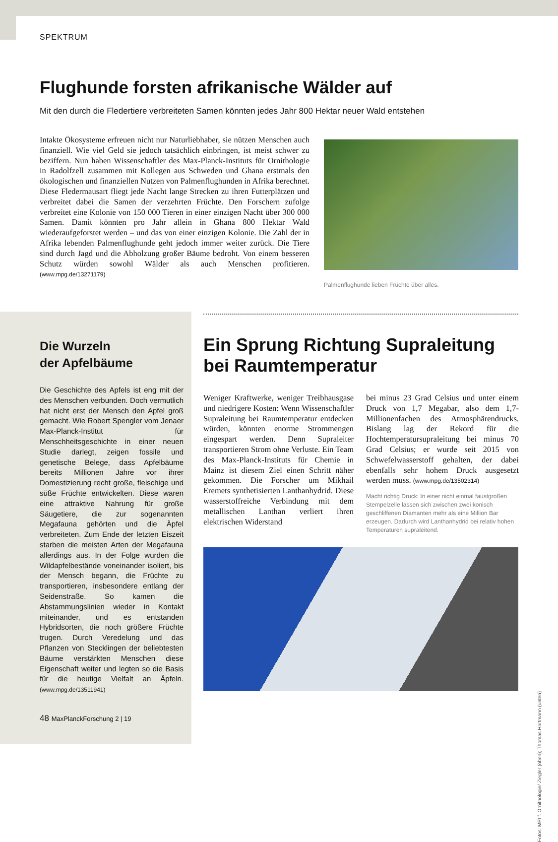SPEKTRUM
Flughunde forsten afrikanische Wälder auf
Mit den durch die Fledertiere verbreiteten Samen könnten jedes Jahr 800 Hektar neuer Wald entstehen
Intakte Ökosysteme erfreuen nicht nur Naturliebhaber, sie nützen Menschen auch finanziell. Wie viel Geld sie jedoch tatsächlich einbringen, ist meist schwer zu beziffern. Nun haben Wissenschaftler des Max-Planck-Instituts für Ornithologie in Radolfzell zusammen mit Kollegen aus Schweden und Ghana erstmals den ökologischen und finanziellen Nutzen von Palmenflughunden in Afrika berechnet. Diese Fledermausart fliegt jede Nacht lange Strecken zu ihren Futterplätzen und verbreitet dabei die Samen der verzehrten Früchte. Den Forschern zufolge verbreitet eine Kolonie von 150 000 Tieren in einer einzigen Nacht über 300 000 Samen. Damit könnten pro Jahr allein in Ghana 800 Hektar Wald wiederaufgeforstet werden – und das von einer einzigen Kolonie. Die Zahl der in Afrika lebenden Palmenflughunde geht jedoch immer weiter zurück. Die Tiere sind durch Jagd und die Abholzung großer Bäume bedroht. Von einem besseren Schutz würden sowohl Wälder als auch Menschen profitieren. (www.mpg.de/13271179)
Palmenflughunde lieben Früchte über alles.
Die Wurzeln
der Apfelbäume
Die Geschichte des Apfels ist eng mit der des Menschen verbunden. Doch vermutlich hat nicht erst der Mensch den Apfel groß gemacht. Wie Robert Spengler vom Jenaer Max-Planck-Institut für Menschheitsgeschichte in einer neuen Studie darlegt, zeigen fossile und genetische Belege, dass Apfelbäume bereits Millionen Jahre vor ihrer Domestizierung recht große, fleischige und süße Früchte entwickelten. Diese waren eine attraktive Nahrung für große Säugetiere, die zur sogenannten Megafauna gehörten und die Äpfel verbreiteten. Zum Ende der letzten Eiszeit starben die meisten Arten der Megafauna allerdings aus. In der Folge wurden die Wildapfelbestände voneinander isoliert, bis der Mensch begann, die Früchte zu transportieren, insbesondere entlang der Seidenstraße. So kamen die Abstammungslinien wieder in Kontakt miteinander, und es entstanden Hybridsorten, die noch größere Früchte trugen. Durch Veredelung und das Pflanzen von Stecklingen der beliebtesten Bäume verstärkten Menschen diese Eigenschaft weiter und legten so die Basis für die heutige Vielfalt an Äpfeln. (www.mpg.de/13511941)
Ein Sprung Richtung Supraleitung bei Raumtemperatur
Weniger Kraftwerke, weniger Treibhausgase und niedrigere Kosten: Wenn Wissenschaftler Supraleitung bei Raumtemperatur entdecken würden, könnten enorme Strommengen eingespart werden. Denn Supraleiter transportieren Strom ohne Verluste. Ein Team des Max-Planck-Instituts für Chemie in Mainz ist diesem Ziel einen Schritt näher gekommen. Die Forscher um Mikhail Eremets synthetisierten Lanthanhydrid. Diese wasserstoffreiche Verbindung mit dem metallischen Lanthan verliert ihren elektrischen Widerstand
bei minus 23 Grad Celsius und unter einem Druck von 1,7 Megabar, also dem 1,7-Millionenfachen des Atmosphärendrucks. Bislang lag der Rekord für die Hochtemperatursupraleitung bei minus 70 Grad Celsius; er wurde seit 2015 von Schwefelwasserstoff gehalten, der dabei ebenfalls sehr hohem Druck ausgesetzt werden muss. (www.mpg.de/13502314)
Macht richtig Druck: In einer nicht einmal faustgroßen Stempelzelle lassen sich zwischen zwei konisch geschliffenen Diamanten mehr als eine Million Bar erzeugen. Dadurch wird Lanthanhydrid bei relativ hohen Temperaturen supraleitend.
Fotos: MPI f. Ornithologie/ Ziegler (oben); Thomas Hartmann (unten)
48 MaxPlanckForschung 2 | 19